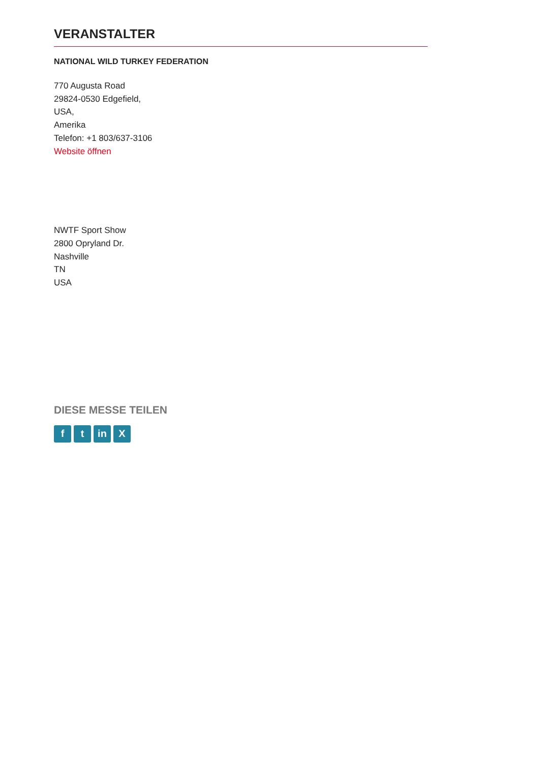VERANSTALTER
NATIONAL WILD TURKEY FEDERATION
770 Augusta Road
29824-0530 Edgefield,
USA,
Amerika
Telefon: +1 803/637-3106
Website öffnen
NWTF Sport Show
2800 Opryland Dr.
Nashville
TN
USA
DIESE MESSE TEILEN
ft in X